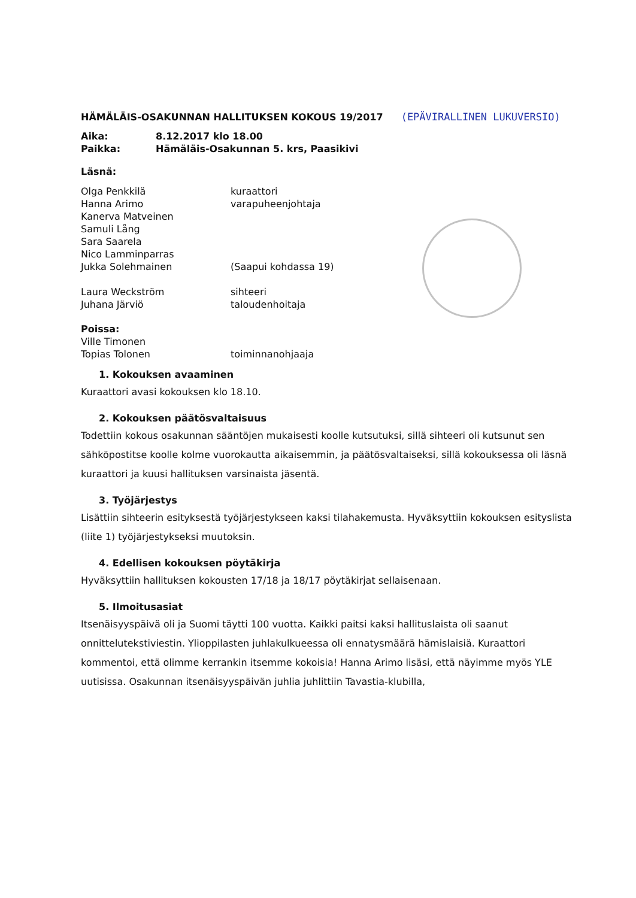HÄMÄLÄIS-OSAKUNNAN HALLITUKSEN KOKOUS 19/2017
(EPÄVIRALLINEN LUKUVERSIO)
| Aika: | 8.12.2017 klo 18.00 |
| Paikka: | Hämäläis-Osakunnan 5. krs, Paasikivi |
Läsnä:
| Olga Penkkilä | kuraattori |
| Hanna Arimo | varapuheenjohtaja |
| Kanerva Matveinen | |
| Samuli Lång | |
| Sara Saarela | |
| Nico Lamminparras | |
| Jukka Solehmainen | (Saapui kohdassa 19) |
| Laura Weckström | sihteeri |
| Juhana Järviö | taloudenhoitaja |
Poissa:
| Ville Timonen | |
| Topias Tolonen | toiminnanohjaaja |
1. Kokouksen avaaminen
Kuraattori avasi kokouksen klo 18.10.
2. Kokouksen päätösvaltaisuus
Todettiin kokous osakunnan sääntöjen mukaisesti koolle kutsutuksi, sillä sihteeri oli kutsunut sen sähköpostitse koolle kolme vuorokautta aikaisemmin, ja päätösvaltaiseksi, sillä kokouksessa oli läsnä kuraattori ja kuusi hallituksen varsinaista jäsentä.
3. Työjärjestys
Lisättiin sihteerin esityksestä työjärjestykseen kaksi tilahakemusta. Hyväksyttiin kokouksen esityslista (liite 1) työjärjestykseksi muutoksin.
4. Edellisen kokouksen pöytäkirja
Hyväksyttiin hallituksen kokousten 17/18 ja 18/17 pöytäkirjat sellaisenaan.
5. Ilmoitusasiat
Itsenäisyyspäivä oli ja Suomi täytti 100 vuotta. Kaikki paitsi kaksi hallituslaista oli saanut onnittelutekstiviestin. Ylioppilasten juhlakulkueessa oli ennatysmäärä hämislaisiä. Kuraattori kommentoi, että olimme kerrankin itsemme kokoisia! Hanna Arimo lisäsi, että näyimme myös YLE uutisissa. Osakunnan itsenäisyyspäivän juhlia juhlittiin Tavastia-klubilla,